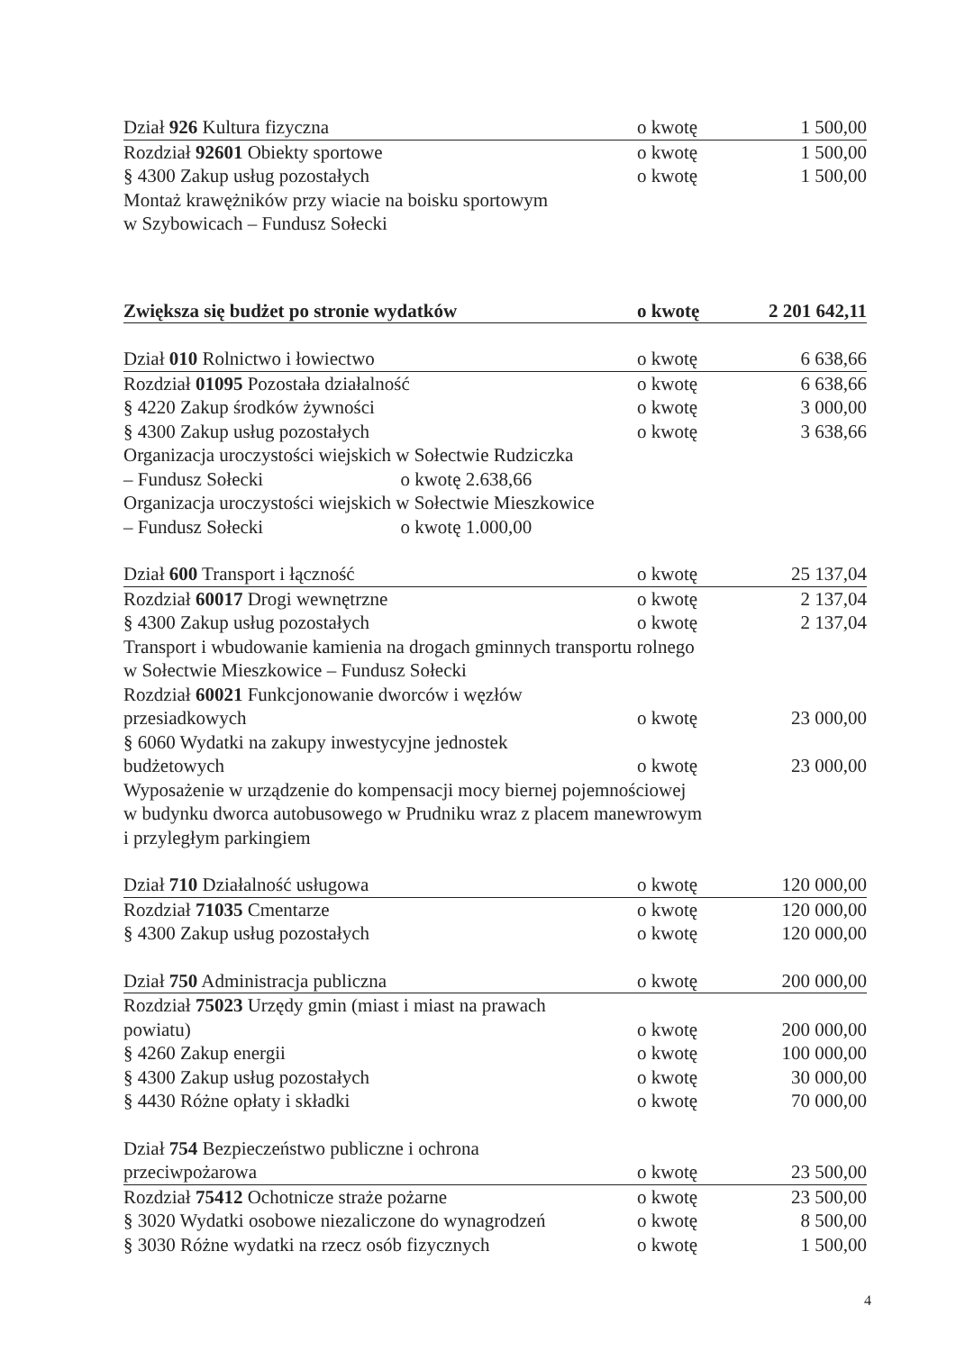| Dział 926 Kultura fizyczna | o kwotę | 1 500,00 |
| Rozdział 92601 Obiekty sportowe | o kwotę | 1 500,00 |
| § 4300 Zakup usług pozostałych | o kwotę | 1 500,00 |
| Montaż krawężników przy wiacie na boisku sportowym w Szybowicach – Fundusz Sołecki | | |
| Zwiększa się budżet po stronie wydatków | o kwotę | 2 201 642,11 |
| Dział 010 Rolnictwo i łowiectwo | o kwotę | 6 638,66 |
| Rozdział 01095 Pozostała działalność | o kwotę | 6 638,66 |
| § 4220 Zakup środków żywności | o kwotę | 3 000,00 |
| § 4300 Zakup usług pozostałych | o kwotę | 3 638,66 |
| Organizacja uroczystości wiejskich w Sołectwie Rudziczka – Fundusz Sołecki o kwotę 2.638,66 Organizacja uroczystości wiejskich w Sołectwie Mieszkowice – Fundusz Sołecki o kwotę 1.000,00 | | |
| Dział 600 Transport i łączność | o kwotę | 25 137,04 |
| Rozdział 60017 Drogi wewnętrzne | o kwotę | 2 137,04 |
| § 4300 Zakup usług pozostałych | o kwotę | 2 137,04 |
| Transport i wbudowanie kamienia na drogach gminnych transportu rolnego w Sołectwie Mieszkowice – Fundusz Sołecki | | |
| Rozdział 60021 Funkcjonowanie dworców i węzłów przesiadkowych | o kwotę | 23 000,00 |
| § 6060 Wydatki na zakupy inwestycyjne jednostek budżetowych | o kwotę | 23 000,00 |
| Wyposażenie w urządzenie do kompensacji mocy biernej pojemnościowej w budynku dworca autobusowego w Prudniku wraz z placem manewrowym i przyległym parkingiem | | |
| Dział 710 Działalność usługowa | o kwotę | 120 000,00 |
| Rozdział 71035 Cmentarze | o kwotę | 120 000,00 |
| § 4300 Zakup usług pozostałych | o kwotę | 120 000,00 |
| Dział 750 Administracja publiczna | o kwotę | 200 000,00 |
| Rozdział 75023 Urzędy gmin (miast i miast na prawach powiatu) | o kwotę | 200 000,00 |
| § 4260 Zakup energii | o kwotę | 100 000,00 |
| § 4300 Zakup usług pozostałych | o kwotę | 30 000,00 |
| § 4430 Różne opłaty i składki | o kwotę | 70 000,00 |
| Dział 754 Bezpieczeństwo publiczne i ochrona przeciwpożarowa | o kwotę | 23 500,00 |
| Rozdział 75412 Ochotnicze straże pożarne | o kwotę | 23 500,00 |
| § 3020 Wydatki osobowe niezaliczone do wynagrodzeń | o kwotę | 8 500,00 |
| § 3030 Różne wydatki na rzecz osób fizycznych | o kwotę | 1 500,00 |
4